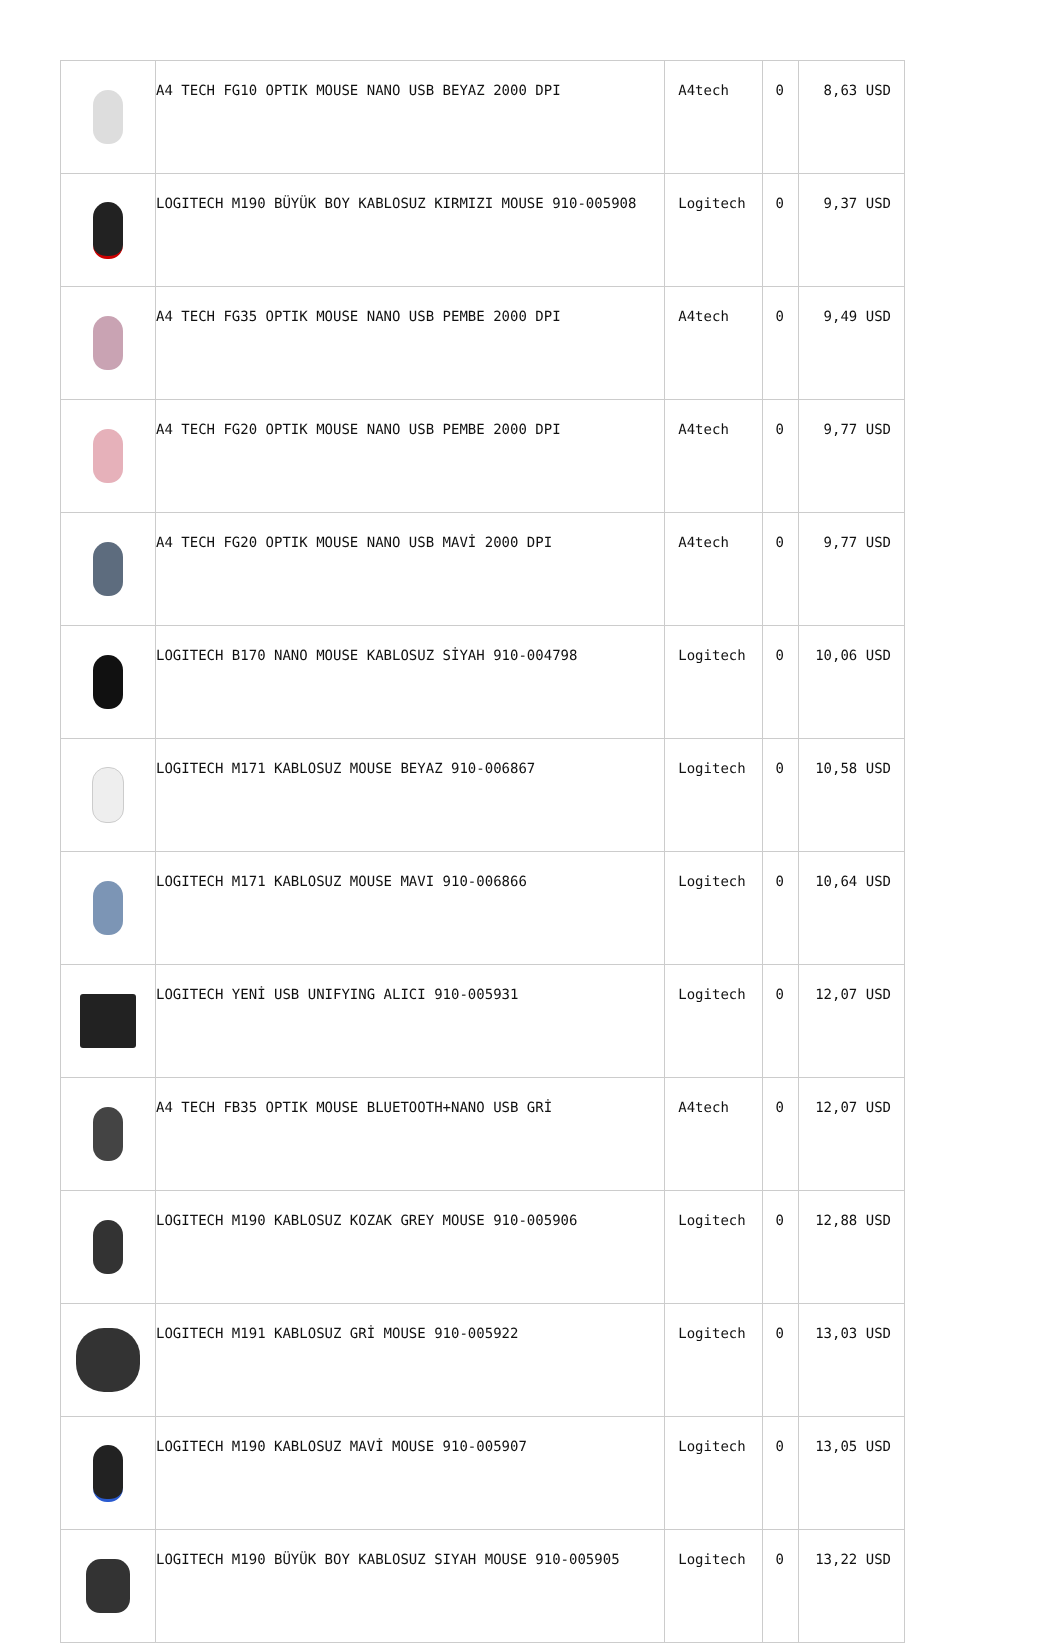| | A4 TECH FG10 OPTIK MOUSE NANO USB BEYAZ 2000 DPI | A4tech | 0 | 8,63 USD |
| | LOGITECH M190 BÜYÜK BOY KABLOSUZ KIRMIZI MOUSE 910-005908 | Logitech | 0 | 9,37 USD |
| | A4 TECH FG35 OPTIK MOUSE NANO USB PEMBE 2000 DPI | A4tech | 0 | 9,49 USD |
| | A4 TECH FG20 OPTIK MOUSE NANO USB PEMBE 2000 DPI | A4tech | 0 | 9,77 USD |
| | A4 TECH FG20 OPTIK MOUSE NANO USB MAVİ 2000 DPI | A4tech | 0 | 9,77 USD |
| | LOGITECH B170 NANO MOUSE KABLOSUZ SİYAH 910-004798 | Logitech | 0 | 10,06 USD |
| | LOGITECH M171 KABLOSUZ MOUSE BEYAZ 910-006867 | Logitech | 0 | 10,58 USD |
| | LOGITECH M171 KABLOSUZ MOUSE MAVI 910-006866 | Logitech | 0 | 10,64 USD |
| | LOGITECH YENİ USB UNIFYING ALICI 910-005931 | Logitech | 0 | 12,07 USD |
| | A4 TECH FB35 OPTIK MOUSE BLUETOOTH+NANO USB GRİ | A4tech | 0 | 12,07 USD |
| | LOGITECH M190 KABLOSUZ KOZAK GREY MOUSE 910-005906 | Logitech | 0 | 12,88 USD |
| | LOGITECH M191 KABLOSUZ GRİ MOUSE 910-005922 | Logitech | 0 | 13,03 USD |
| | LOGITECH M190 KABLOSUZ MAVİ MOUSE 910-005907 | Logitech | 0 | 13,05 USD |
| | LOGITECH M190 BÜYÜK BOY KABLOSUZ SIYAH MOUSE 910-005905 | Logitech | 0 | 13,22 USD |